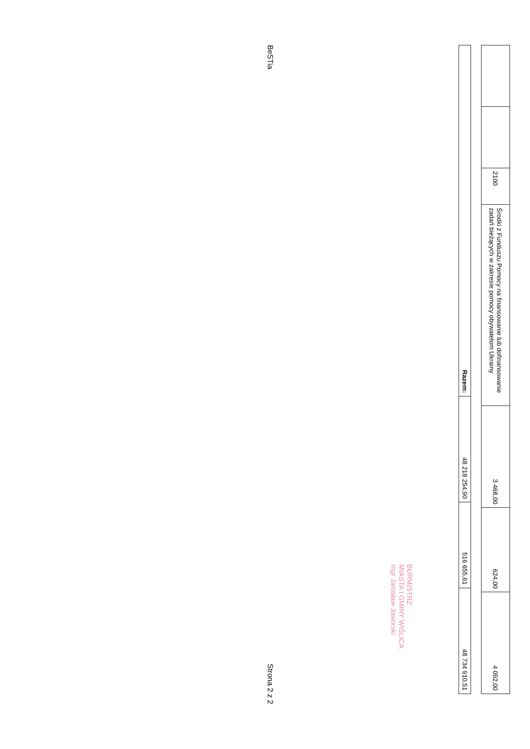| | | 2100 | Środki z Funduszu Pomocy na finansowanie lub dofinansowanie zadań bieżących w zakresie pomocy obywatelom Ukrainy | 3 468,00 | 624,00 | 4 092,00 |
| Razem: | 48 218 254,90 | 516 655,61 | 48 734 910,51 |
BURMISTRZ
MIASTA I GMINY WIŚLICA
mgr Jarosław Jaworski
BeSTia Strona 2 z 2